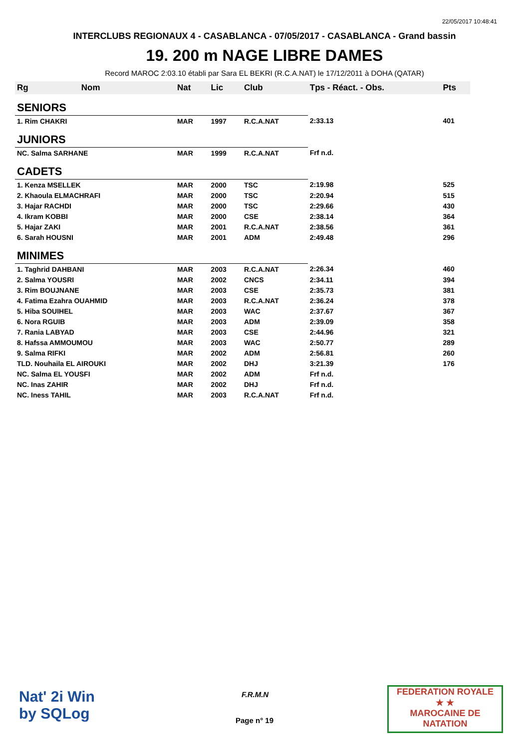22/05/2017 10:48:41
INTERCLUBS REGIONAUX 4 - CASABLANCA - 07/05/2017 - CASABLANCA - Grand bassin
19. 200 m NAGE LIBRE DAMES
Record MAROC 2:03.10 établi par Sara EL BEKRI (R.C.A.NAT) le 17/12/2011 à DOHA (QATAR)
| Rg | Nom | Nat | Lic | Club | Tps - Réact. - Obs. | Pts |
| --- | --- | --- | --- | --- | --- | --- |
| SENIORS | | | | | | |
| 1. Rim CHAKRI | | MAR | 1997 | R.C.A.NAT | 2:33.13 | 401 |
| JUNIORS | | | | | | |
| NC. Salma SARHANE | | MAR | 1999 | R.C.A.NAT | Frf n.d. | |
| CADETS | | | | | | |
| 1. Kenza MSELLEK | | MAR | 2000 | TSC | 2:19.98 | 525 |
| 2. Khaoula ELMACHRAFI | | MAR | 2000 | TSC | 2:20.94 | 515 |
| 3. Hajar RACHDI | | MAR | 2000 | TSC | 2:29.66 | 430 |
| 4. Ikram KOBBI | | MAR | 2000 | CSE | 2:38.14 | 364 |
| 5. Hajar ZAKI | | MAR | 2001 | R.C.A.NAT | 2:38.56 | 361 |
| 6. Sarah HOUSNI | | MAR | 2001 | ADM | 2:49.48 | 296 |
| MINIMES | | | | | | |
| 1. Taghrid DAHBANI | | MAR | 2003 | R.C.A.NAT | 2:26.34 | 460 |
| 2. Salma YOUSRI | | MAR | 2002 | CNCS | 2:34.11 | 394 |
| 3. Rim BOUJNANE | | MAR | 2003 | CSE | 2:35.73 | 381 |
| 4. Fatima Ezahra OUAHMID | | MAR | 2003 | R.C.A.NAT | 2:36.24 | 378 |
| 5. Hiba SOUIHEL | | MAR | 2003 | WAC | 2:37.67 | 367 |
| 6. Nora RGUIB | | MAR | 2003 | ADM | 2:39.09 | 358 |
| 7. Rania LABYAD | | MAR | 2003 | CSE | 2:44.96 | 321 |
| 8. Hafssa AMMOUMOU | | MAR | 2003 | WAC | 2:50.77 | 289 |
| 9. Salma RIFKI | | MAR | 2002 | ADM | 2:56.81 | 260 |
| TLD. Nouhaila EL AIROUKI | | MAR | 2002 | DHJ | 3:21.39 | 176 |
| NC. Salma EL YOUSFI | | MAR | 2002 | ADM | Frf n.d. | |
| NC. Inas ZAHIR | | MAR | 2002 | DHJ | Frf n.d. | |
| NC. Iness TAHIL | | MAR | 2003 | R.C.A.NAT | Frf n.d. | |
Nat' 2i Win
by SQLog
F.R.M.N
Page n° 19
FEDERATION ROYALE
★ ★
MAROCAINE DE NATATION